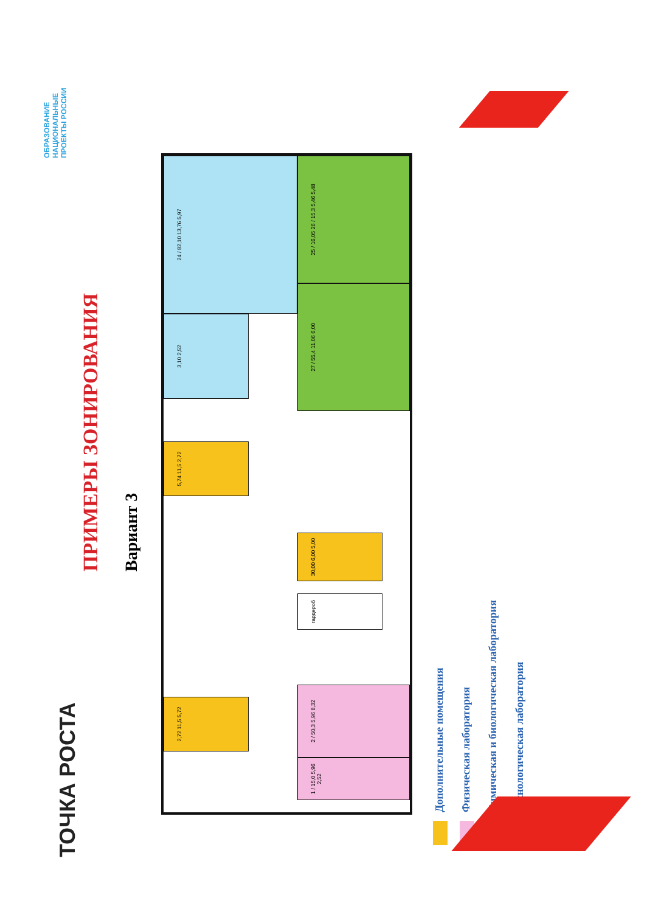ТОЧКА РОСТА
ОБРАЗОВАНИЕ НАЦИОНАЛЬНЫЕ ПРОЕКТЫ РОССИИ
ПРИМЕРЫ ЗОНИРОВАНИЯ
Вариант 3
24 / 82,10 13,76 5,97
3,10 2,52
25 / 16,05 26 / 15,3 5,46 5,48
27 / 55,4 11,06 6,00
5,74 11,5 2,72
30,00 6,00 5,00
гардероб
2,72 11,5 5,72
2 / 50,3 5,96 8,32
1 / 15,0 5,96 2,52
Дополнительные помещения
Физическая лаборатория
Химическая и биологическая лаборатория
Технологическая лаборатория